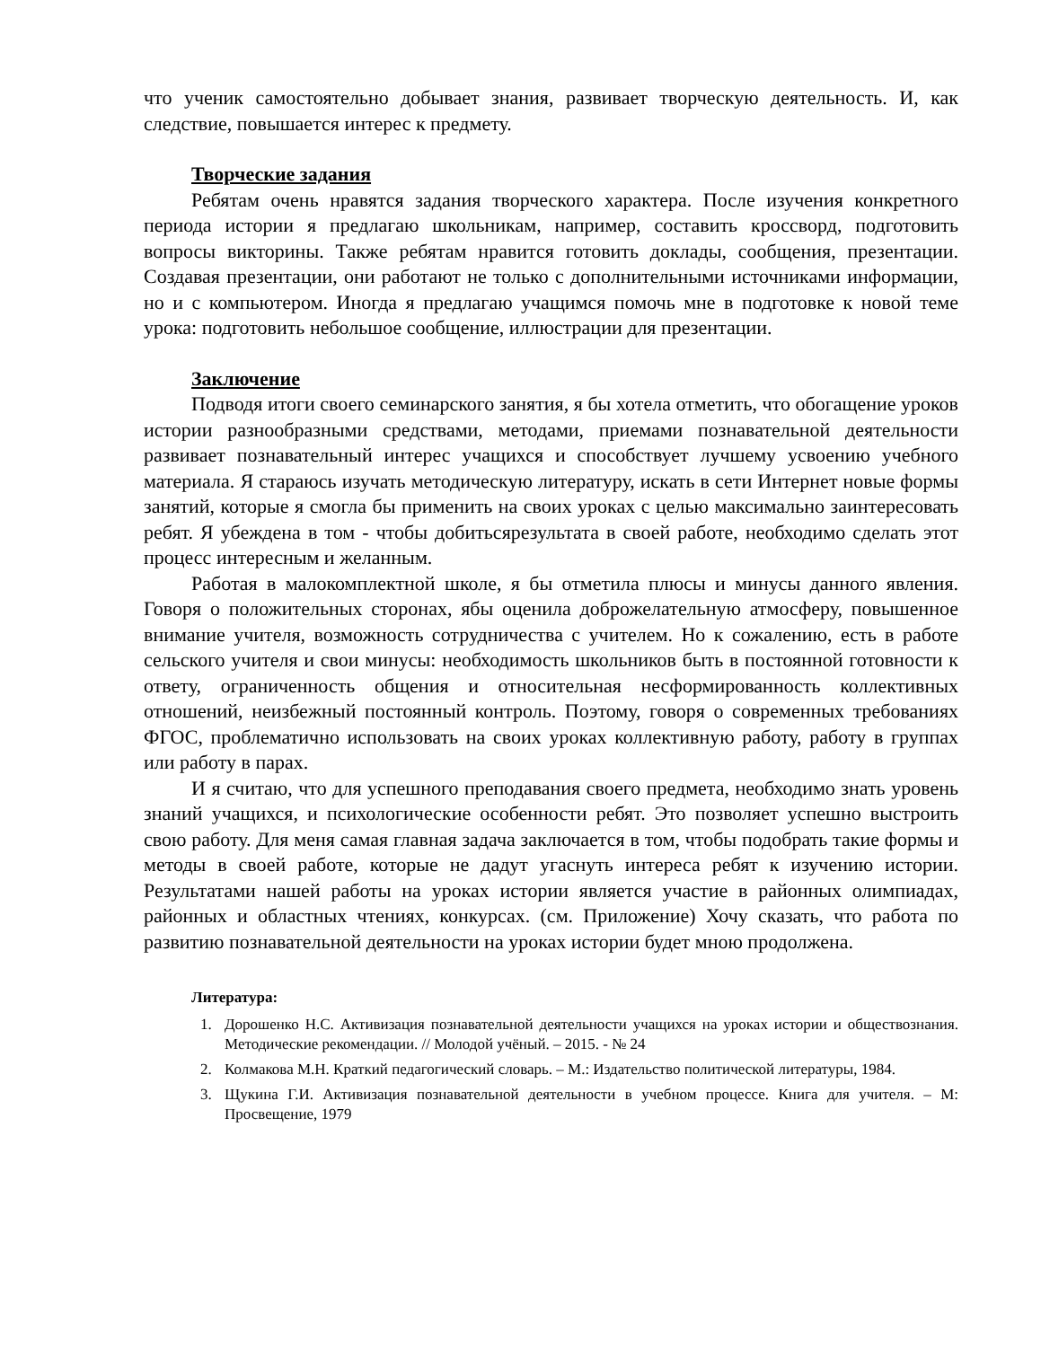что ученик самостоятельно добывает знания, развивает творческую деятельность. И, как следствие, повышается интерес к предмету.
Творческие задания
Ребятам очень нравятся задания творческого характера. После изучения конкретного периода истории я предлагаю школьникам, например, составить кроссворд, подготовить вопросы викторины. Также ребятам нравится готовить доклады, сообщения, презентации. Создавая презентации, они работают не только с дополнительными источниками информации, но и с компьютером. Иногда я предлагаю учащимся помочь мне в подготовке к новой теме урока: подготовить небольшое сообщение, иллюстрации для презентации.
Заключение
Подводя итоги своего семинарского занятия, я бы хотела отметить, что обогащение уроков истории разнообразными средствами, методами, приемами познавательной деятельности развивает познавательный интерес учащихся и способствует лучшему усвоению учебного материала. Я стараюсь изучать методическую литературу, искать в сети Интернет новые формы занятий, которые я смогла бы применить на своих уроках с целью максимально заинтересовать ребят. Я убеждена в том - чтобы добитьсярезультата в своей работе, необходимо сделать этот процесс интересным и желанным.
Работая в малокомплектной школе, я бы отметила плюсы и минусы данного явления. Говоря о положительных сторонах, ябы оценила доброжелательную атмосферу, повышенное внимание учителя, возможность сотрудничества с учителем. Но к сожалению, есть в работе сельского учителя и свои минусы: необходимость школьников быть в постоянной готовности к ответу, ограниченность общения и относительная несформированность коллективных отношений, неизбежный постоянный контроль. Поэтому, говоря о современных требованиях ФГОС, проблематично использовать на своих уроках коллективную работу, работу в группах или работу в парах.
И я считаю, что для успешного преподавания своего предмета, необходимо знать уровень знаний учащихся, и психологические особенности ребят. Это позволяет успешно выстроить свою работу. Для меня самая главная задача заключается в том, чтобы подобрать такие формы и методы в своей работе, которые не дадут угаснуть интереса ребят к изучению истории. Результатами нашей работы на уроках истории является участие в районных олимпиадах, районных и областных чтениях, конкурсах. (см. Приложение) Хочу сказать, что работа по развитию познавательной деятельности на уроках истории будет мною продолжена.
Литература:
1. Дорошенко Н.С. Активизация познавательной деятельности учащихся на уроках истории и обществознания. Методические рекомендации. // Молодой учёный. – 2015. - № 24
2. Колмакова М.Н. Краткий педагогический словарь. – М.: Издательство политической литературы, 1984.
3. Щукина Г.И. Активизация познавательной деятельности в учебном процессе. Книга для учителя. – М: Просвещение, 1979